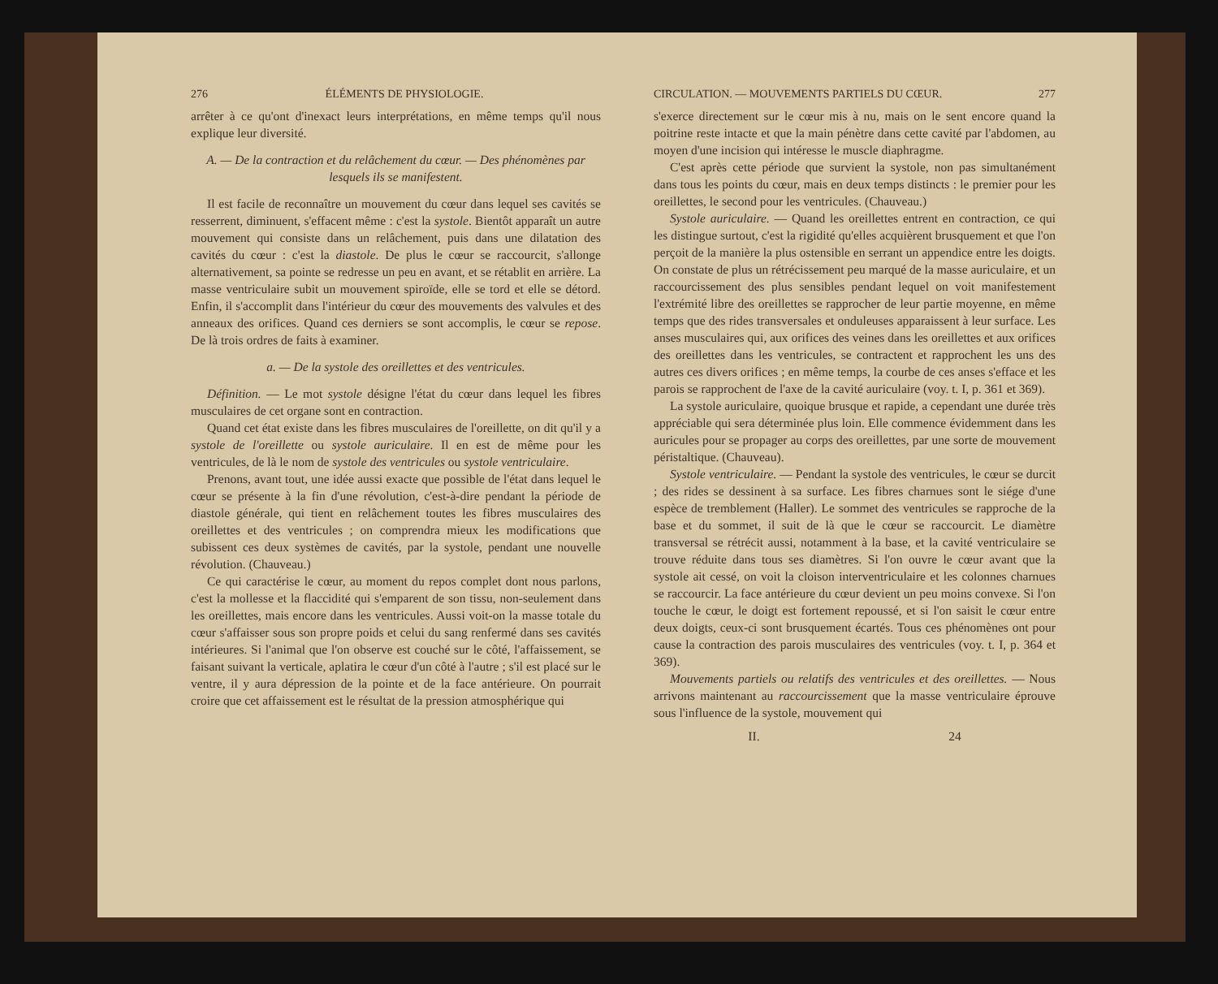276 ÉLÉMENTS DE PHYSIOLOGIE.
arrêter à ce qu'ont d'inexact leurs interprétations, en même temps qu'il nous explique leur diversité.
A. — De la contraction et du relâchement du cœur. — Des phénomènes par lesquels ils se manifestent.
Il est facile de reconnaître un mouvement du cœur dans lequel ses cavités se resserrent, diminuent, s'effacent même : c'est la systole. Bientôt apparaît un autre mouvement qui consiste dans un relâchement, puis dans une dilatation des cavités du cœur : c'est la diastole. De plus le cœur se raccourcit, s'allonge alternativement, sa pointe se redresse un peu en avant, et se rétablit en arrière. La masse ventriculaire subit un mouvement spiroïde, elle se tord et elle se détord. Enfin, il s'accomplit dans l'intérieur du cœur des mouvements des valvules et des anneaux des orifices. Quand ces derniers se sont accomplis, le cœur se repose. De là trois ordres de faits à examiner.
a. — De la systole des oreillettes et des ventricules.
Définition. — Le mot systole désigne l'état du cœur dans lequel les fibres musculaires de cet organe sont en contraction.
Quand cet état existe dans les fibres musculaires de l'oreillette, on dit qu'il y a systole de l'oreillette ou systole auriculaire. Il en est de même pour les ventricules, de là le nom de systole des ventricules ou systole ventriculaire.
Prenons, avant tout, une idée aussi exacte que possible de l'état dans lequel le cœur se présente à la fin d'une révolution, c'est-à-dire pendant la période de diastole générale, qui tient en relâchement toutes les fibres musculaires des oreillettes et des ventricules ; on comprendra mieux les modifications que subissent ces deux systèmes de cavités, par la systole, pendant une nouvelle révolution. (Chauveau.)
Ce qui caractérise le cœur, au moment du repos complet dont nous parlons, c'est la mollesse et la flaccidité qui s'emparent de son tissu, non-seulement dans les oreillettes, mais encore dans les ventricules. Aussi voit-on la masse totale du cœur s'affaisser sous son propre poids et celui du sang renfermé dans ses cavités intérieures. Si l'animal que l'on observe est couché sur le côté, l'affaissement, se faisant suivant la verticale, aplatira le cœur d'un côté à l'autre ; s'il est placé sur le ventre, il y aura dépression de la pointe et de la face antérieure. On pourrait croire que cet affaissement est le résultat de la pression atmosphérique qui
CIRCULATION. — MOUVEMENTS PARTIELS DU CŒUR. 277
s'exerce directement sur le cœur mis à nu, mais on le sent encore quand la poitrine reste intacte et que la main pénètre dans cette cavité par l'abdomen, au moyen d'une incision qui intéresse le muscle diaphragme.
C'est après cette période que survient la systole, non pas simultanément dans tous les points du cœur, mais en deux temps distincts : le premier pour les oreillettes, le second pour les ventricules. (Chauveau.)
Systole auriculaire. — Quand les oreillettes entrent en contraction, ce qui les distingue surtout, c'est la rigidité qu'elles acquièrent brusquement et que l'on perçoit de la manière la plus ostensible en serrant un appendice entre les doigts. On constate de plus un rétrécissement peu marqué de la masse auriculaire, et un raccourcissement des plus sensibles pendant lequel on voit manifestement l'extrémité libre des oreillettes se rapprocher de leur partie moyenne, en même temps que des rides transversales et onduleuses apparaissent à leur surface. Les anses musculaires qui, aux orifices des veines dans les oreillettes et aux orifices des oreillettes dans les ventricules, se contractent et rapprochent les uns des autres ces divers orifices ; en même temps, la courbe de ces anses s'efface et les parois se rapprochent de l'axe de la cavité auriculaire (voy. t. I, p. 361 et 369).
La systole auriculaire, quoique brusque et rapide, a cependant une durée très appréciable qui sera déterminée plus loin. Elle commence évidemment dans les auricules pour se propager au corps des oreillettes, par une sorte de mouvement péristaltique. (Chauveau).
Systole ventriculaire. — Pendant la systole des ventricules, le cœur se durcit ; des rides se dessinent à sa surface. Les fibres charnues sont le siége d'une espèce de tremblement (Haller). Le sommet des ventricules se rapproche de la base et du sommet, il suit de là que le cœur se raccourcit. Le diamètre transversal se rétrécit aussi, notamment à la base, et la cavité ventriculaire se trouve réduite dans tous ses diamètres. Si l'on ouvre le cœur avant que la systole ait cessé, on voit la cloison interventriculaire et les colonnes charnues se raccourcir. La face antérieure du cœur devient un peu moins convexe. Si l'on touche le cœur, le doigt est fortement repoussé, et si l'on saisit le cœur entre deux doigts, ceux-ci sont brusquement écartés. Tous ces phénomènes ont pour cause la contraction des parois musculaires des ventricules (voy. t. I, p. 364 et 369).
Mouvements partiels ou relatifs des ventricules et des oreillettes. — Nous arrivons maintenant au raccourcissement que la masse ventriculaire éprouve sous l'influence de la systole, mouvement qui
II. 24